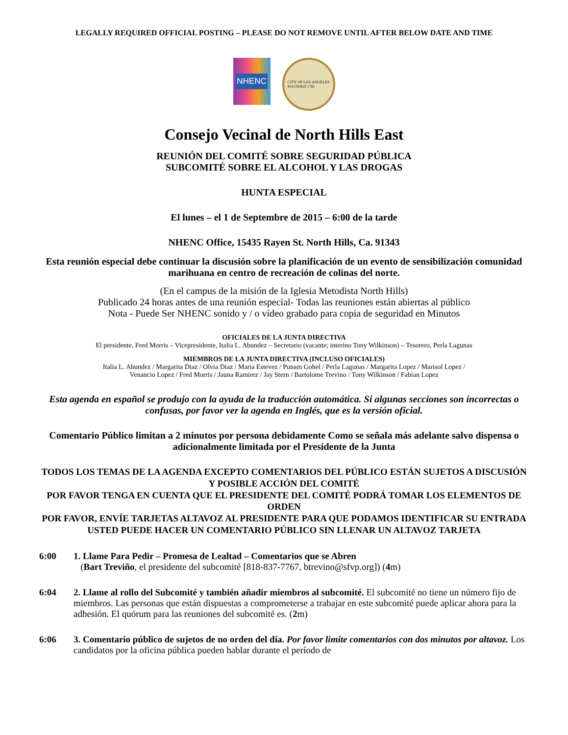LEGALLY REQUIRED OFFICIAL POSTING – PLEASE DO NOT REMOVE UNTIL AFTER BELOW DATE AND TIME
NHENC
CITY OF LOS ANGELES
FOUNDED 1781
Consejo Vecinal de North Hills East
REUNIÓN DEL COMITÉ SOBRE SEGURIDAD PÚBLICA
SUBCOMITÉ SOBRE EL ALCOHOL Y LAS DROGAS
HUNTA ESPECIAL
El lunes – el 1 de Septembre de 2015 – 6:00 de la tarde
NHENC Office, 15435 Rayen St. North Hills, Ca. 91343
Esta reunión especial debe continuar la discusión sobre la planificación de un evento de sensibilización comunidad marihuana en centro de recreación de colinas del norte.
(En el campus de la misión de la Iglesia Metodista North Hills)
Publicado 24 horas antes de una reunión especial- Todas las reuniones están abiertas al público
Nota - Puede Ser NHENC sonido y / o vídeo grabado para copia de seguridad en Minutos
OFICIALES DE LA JUNTA DIRECTIVA
El presidente, Fred Morris – Vicepresidente, Italia L. Abundez – Secretario (vacante; interino Tony Wilkinson) – Tesorero, Perla Lagunas
MIEMBROS DE LA JUNTA DIRECTIVA (INCLUSO OFICIALES)
Italia L. Abundez / Margarita Diaz / Olvia Diaz / Maria Estevez / Punam Gohel / Perla Lagunas / Margarita Lopez / Marisol Lopez /
Venancio Lopez / Fred Morris / Jauna Ramirez / Jay Stern / Bartolome Trevino / Tony Wilkinson / Fabian Lopez
Esta agenda en español se produjo con la ayuda de la traducción automática. Si algunas secciones son incorrectas o confusas, por favor ver la agenda en Inglés, que es la versión oficial.
Comentario Público limitan a 2 minutos por persona debidamente Como se señala más adelante salvo dispensa o adicionalmente limitada por el Presidente de la Junta
TODOS LOS TEMAS DE LA AGENDA EXCEPTO COMENTARIOS DEL PÚBLICO ESTÁN SUJETOS A DISCUSIÓN Y POSIBLE ACCIÓN DEL COMITÉ
POR FAVOR TENGA EN CUENTA QUE EL PRESIDENTE DEL COMITÉ PODRÁ TOMAR LOS ELEMENTOS DE ORDEN
POR FAVOR, ENVÍE TARJETAS ALTAVOZ AL PRESIDENTE PARA QUE PODAMOS IDENTIFICAR SU ENTRADA
USTED PUEDE HACER UN COMENTARIO PÚBLICO SIN LLENAR UN ALTAVOZ TARJETA
6:00 1. Llame Para Pedir – Promesa de Lealtad – Comentarios que se Abren
(Bart Treviño, el presidente del subcomité [818-837-7767, btrevino@sfvp.org]) (4m)
6:04 2. Llame al rollo del Subcomité y también añadir miembros al subcomité. El subcomité no tiene un número fijo de miembros. Las personas que están dispuestas a comprometerse a trabajar en este subcomité puede aplicar ahora para la adhesión. El quórum para las reuniones del subcomité es. (2m)
6:06 3. Comentario público de sujetos de no orden del día. Por favor limite comentarios con dos minutos por altavoz. Los candidatos por la oficina pública pueden hablar durante el período de